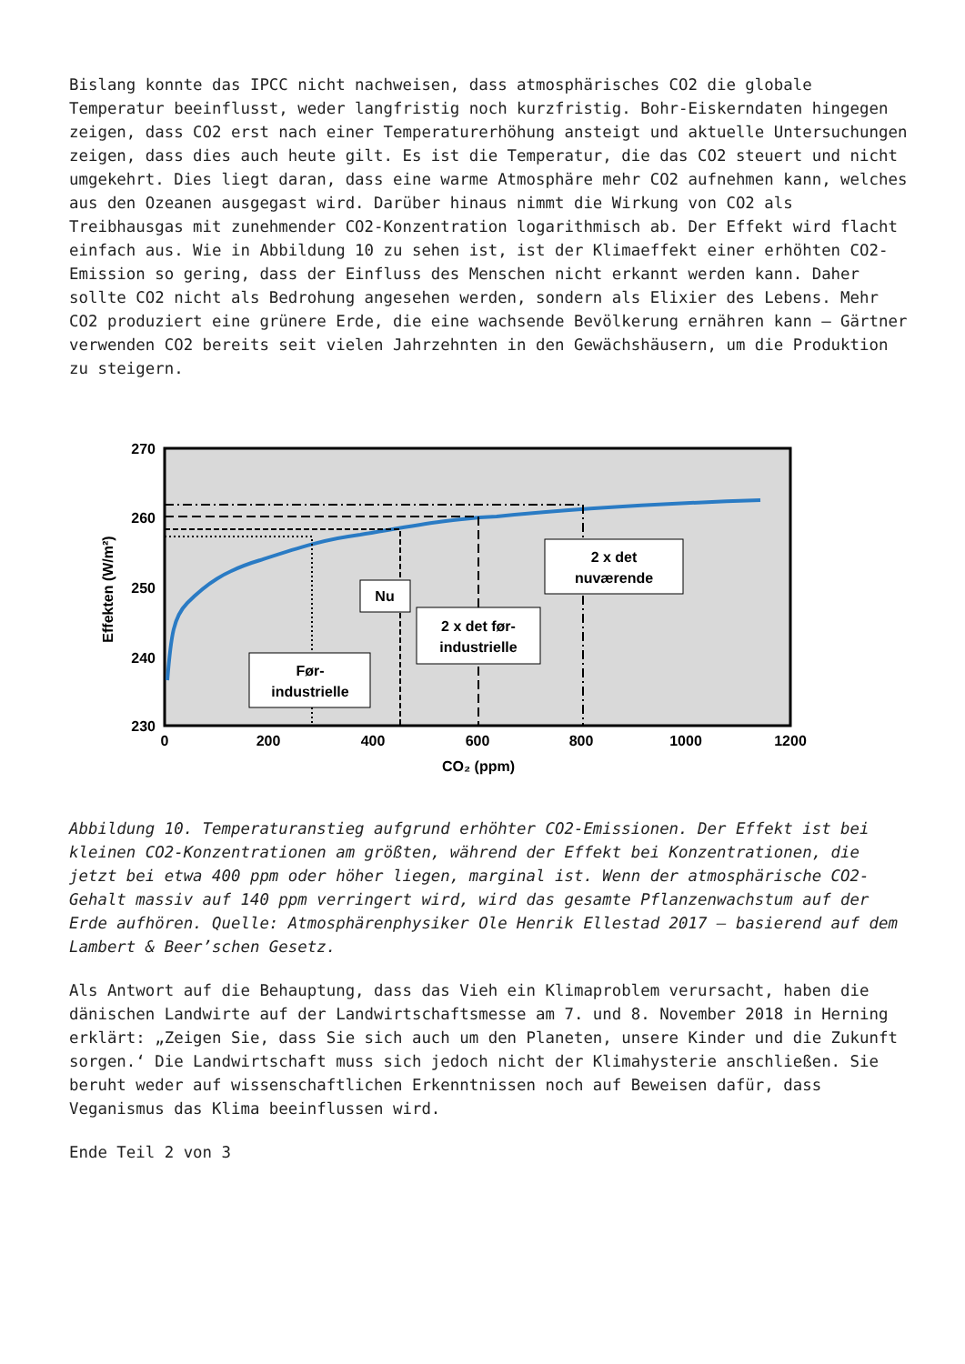Bislang konnte das IPCC nicht nachweisen, dass atmosphärisches CO2 die globale Temperatur beeinflusst, weder langfristig noch kurzfristig. Bohr-Eiskerndaten hingegen zeigen, dass CO2 erst nach einer Temperaturerhöhung ansteigt und aktuelle Untersuchungen zeigen, dass dies auch heute gilt. Es ist die Temperatur, die das CO2 steuert und nicht umgekehrt. Dies liegt daran, dass eine warme Atmosphäre mehr CO2 aufnehmen kann, welches aus den Ozeanen ausgegast wird. Darüber hinaus nimmt die Wirkung von CO2 als Treibhausgas mit zunehmender CO2-Konzentration logarithmisch ab. Der Effekt wird flacht einfach aus. Wie in Abbildung 10 zu sehen ist, ist der Klimaeffekt einer erhöhten CO2-Emission so gering, dass der Einfluss des Menschen nicht erkannt werden kann. Daher sollte CO2 nicht als Bedrohung angesehen werden, sondern als Elixier des Lebens. Mehr CO2 produziert eine grünere Erde, die eine wachsende Bevölkerung ernähren kann – Gärtner verwenden CO2 bereits seit vielen Jahrzehnten in den Gewächshäusern, um die Produktion zu steigern.
270
260
250
240
230
0
200
400
600
800
1000
1200
CO₂ (ppm)
Effekten (W/m²)
Før-
industrielle
Nu
2 x det før-
industrielle
2 x det
nuværende
Abbildung 10. Temperaturanstieg aufgrund erhöhter CO2-Emissionen. Der Effekt ist bei kleinen CO2-Konzentrationen am größten, während der Effekt bei Konzentrationen, die jetzt bei etwa 400 ppm oder höher liegen, marginal ist. Wenn der atmosphärische CO2-Gehalt massiv auf 140 ppm verringert wird, wird das gesamte Pflanzenwachstum auf der Erde aufhören. Quelle: Atmosphärenphysiker Ole Henrik Ellestad 2017 – basierend auf dem Lambert & Beer’schen Gesetz.
Als Antwort auf die Behauptung, dass das Vieh ein Klimaproblem verursacht, haben die dänischen Landwirte auf der Landwirtschaftsmesse am 7. und 8. November 2018 in Herning erklärt: „Zeigen Sie, dass Sie sich auch um den Planeten, unsere Kinder und die Zukunft sorgen.‘ Die Landwirtschaft muss sich jedoch nicht der Klimahysterie anschließen. Sie beruht weder auf wissenschaftlichen Erkenntnissen noch auf Beweisen dafür, dass Veganismus das Klima beeinflussen wird.
Ende Teil 2 von 3